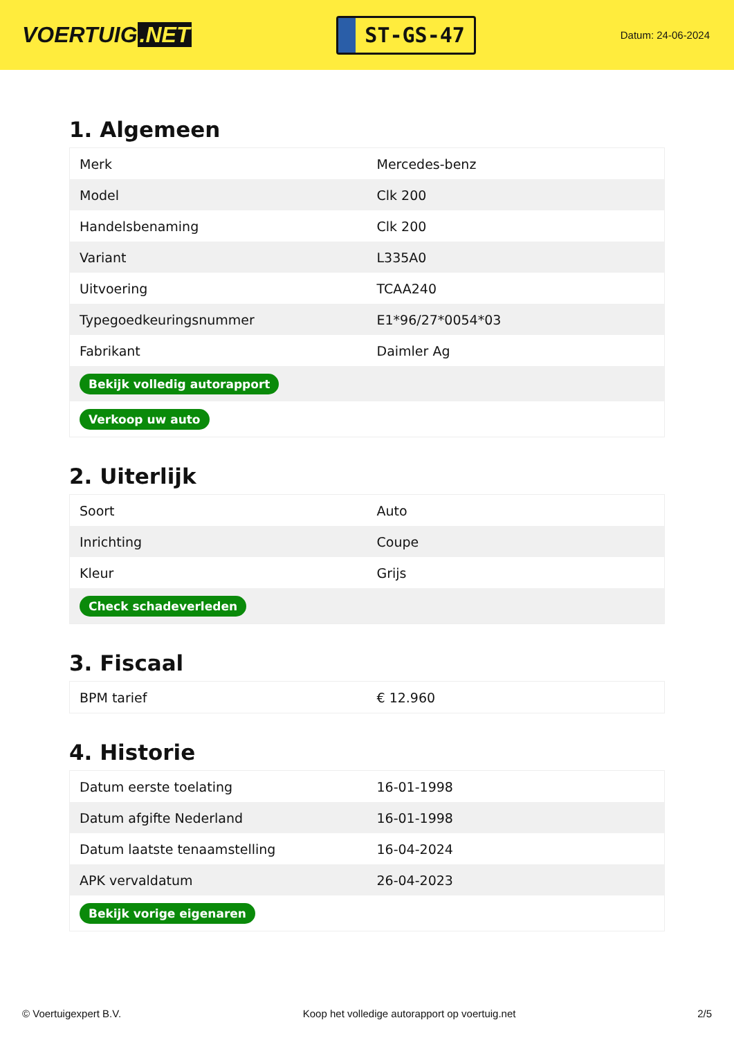VOERTUIG.NET
ST-GS-47
Datum: 24-06-2024
1. Algemeen
| Merk | Mercedes-benz |
| Model | Clk 200 |
| Handelsbenaming | Clk 200 |
| Variant | L335A0 |
| Uitvoering | TCAA240 |
| Typegoedkeuringsnummer | E1*96/27*0054*03 |
| Fabrikant | Daimler Ag |
| Bekijk volledig autorapport | |
| Verkoop uw auto | |
2. Uiterlijk
| Soort | Auto |
| Inrichting | Coupe |
| Kleur | Grijs |
| Check schadeverleden | |
3. Fiscaal
| BPM tarief | € 12.960 |
4. Historie
| Datum eerste toelating | 16-01-1998 |
| Datum afgifte Nederland | 16-01-1998 |
| Datum laatste tenaamstelling | 16-04-2024 |
| APK vervaldatum | 26-04-2023 |
| Bekijk vorige eigenaren | |
© Voertuigexpert B.V. Koop het volledige autorapport op voertuig.net 2/5